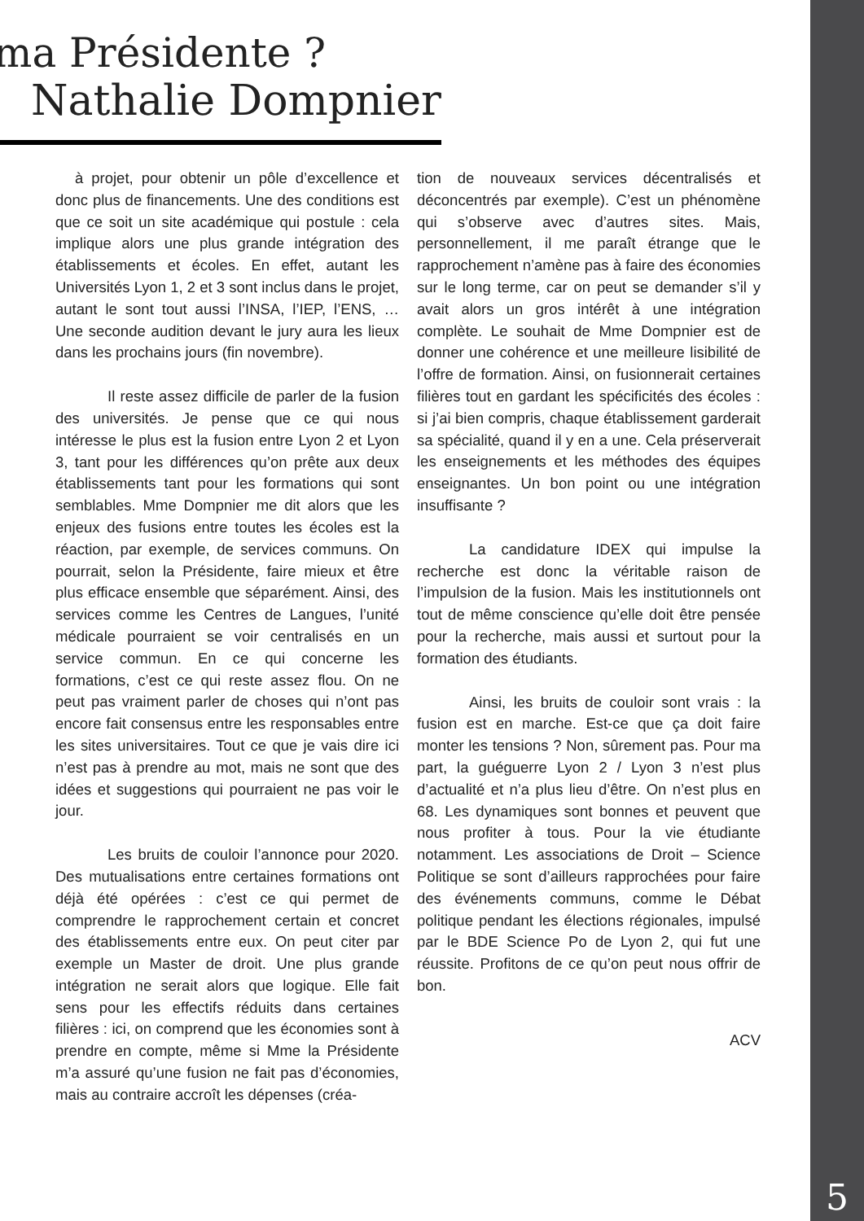ma Présidente ?
Nathalie Dompnier
à projet, pour obtenir un pôle d’excellence et donc plus de financements. Une des conditions est que ce soit un site académique qui postule : cela implique alors une plus grande intégration des établissements et écoles. En effet, autant les Universités Lyon 1, 2 et 3 sont inclus dans le projet, autant le sont tout aussi l’INSA, l’IEP, l’ENS, … Une seconde audition devant le jury aura les lieux dans les prochains jours (fin novembre).
Il reste assez difficile de parler de la fusion des universités. Je pense que ce qui nous intéresse le plus est la fusion entre Lyon 2 et Lyon 3, tant pour les différences qu’on prête aux deux établissements tant pour les formations qui sont semblables. Mme Dompnier me dit alors que les enjeux des fusions entre toutes les écoles est la réaction, par exemple, de services communs. On pourrait, selon la Présidente, faire mieux et être plus efficace ensemble que séparément. Ainsi, des services comme les Centres de Langues, l’unité médicale pourraient se voir centralisés en un service commun. En ce qui concerne les formations, c’est ce qui reste assez flou. On ne peut pas vraiment parler de choses qui n’ont pas encore fait consensus entre les responsables entre les sites universitaires. Tout ce que je vais dire ici n’est pas à prendre au mot, mais ne sont que des idées et suggestions qui pourraient ne pas voir le jour.
Les bruits de couloir l’annonce pour 2020. Des mutualisations entre certaines formations ont déjà été opérées : c’est ce qui permet de comprendre le rapprochement certain et concret des établissements entre eux. On peut citer par exemple un Master de droit. Une plus grande intégration ne serait alors que logique. Elle fait sens pour les effectifs réduits dans certaines filières : ici, on comprend que les économies sont à prendre en compte, même si Mme la Présidente m’a assuré qu’une fusion ne fait pas d’économies, mais au contraire accroît les dépenses (créa-
tion de nouveaux services décentralisés et déconcentrés par exemple). C’est un phénomène qui s’observe avec d’autres sites. Mais, personnellement, il me paraît étrange que le rapprochement n’amène pas à faire des économies sur le long terme, car on peut se demander s’il y avait alors un gros intérêt à une intégration complète. Le souhait de Mme Dompnier est de donner une cohérence et une meilleure lisibilité de l’offre de formation. Ainsi, on fusionnerait certaines filières tout en gardant les spécificités des écoles : si j’ai bien compris, chaque établissement garderait sa spécialité, quand il y en a une. Cela préserverait les enseignements et les méthodes des équipes enseignantes. Un bon point ou une intégration insuffisante ?
La candidature IDEX qui impulse la recherche est donc la véritable raison de l’impulsion de la fusion. Mais les institutionnels ont tout de même conscience qu’elle doit être pensée pour la recherche, mais aussi et surtout pour la formation des étudiants.
Ainsi, les bruits de couloir sont vrais : la fusion est en marche. Est-ce que ça doit faire monter les tensions ? Non, sûrement pas. Pour ma part, la guéguerre Lyon 2 / Lyon 3 n’est plus d’actualité et n’a plus lieu d’être. On n’est plus en 68. Les dynamiques sont bonnes et peuvent que nous profiter à tous. Pour la vie étudiante notamment. Les associations de Droit – Science Politique se sont d’ailleurs rapprochées pour faire des événements communs, comme le Débat politique pendant les élections régionales, impulsé par le BDE Science Po de Lyon 2, qui fut une réussite. Profitons de ce qu’on peut nous offrir de bon.
ACV
5